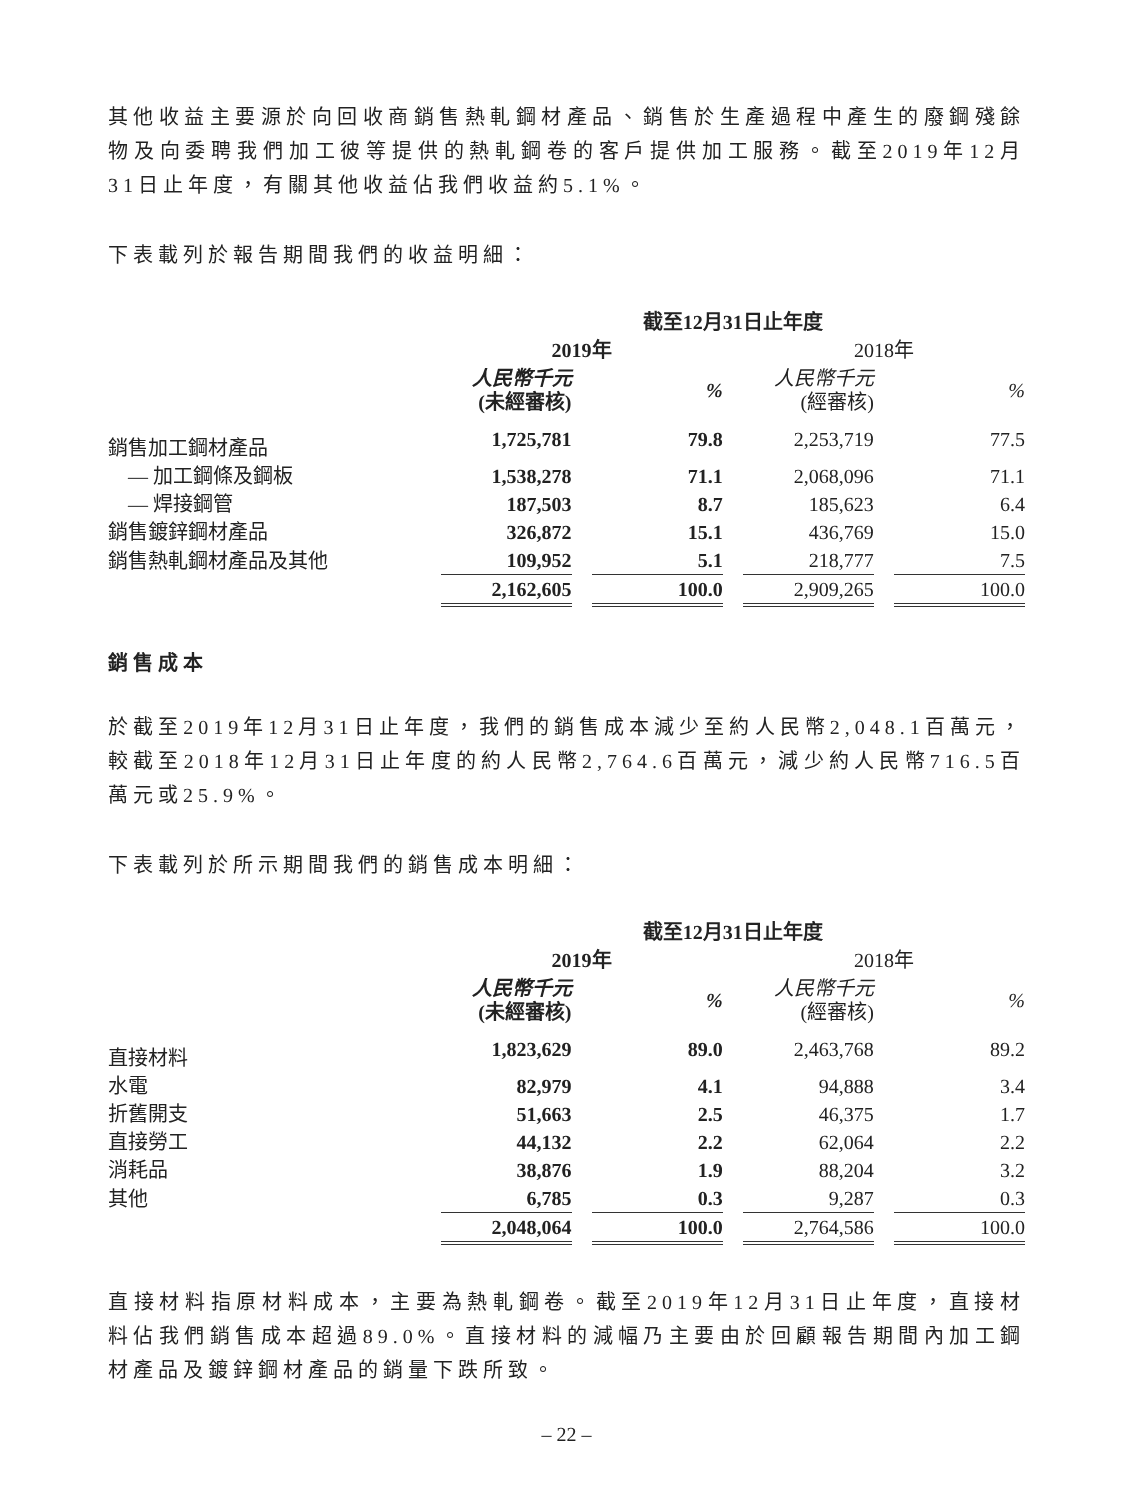其他收益主要源於向回收商銷售熱軋鋼材產品、銷售於生產過程中產生的廢鋼殘餘物及向委聘我們加工彼等提供的熱軋鋼卷的客戶提供加工服務。截至2019年12月31日止年度，有關其他收益佔我們收益約5.1%。
下表載列於報告期間我們的收益明細：
| | 截至12月31日止年度 | | | | | | |
| --- | --- | --- | --- | --- | --- | --- | --- |
| | 2019年 | | | | 2018年 | | |
| | 人民幣千元 (未經審核) | | % | | 人民幣千元 (經審核) | | % |
| 銷售加工鋼材產品 | 1,725,781 | | 79.8 | | 2,253,719 | | 77.5 |
| — 加工鋼條及鋼板 | 1,538,278 | | 71.1 | | 2,068,096 | | 71.1 |
| — 焊接鋼管 | 187,503 | | 8.7 | | 185,623 | | 6.4 |
| 銷售鍍鋅鋼材產品 | 326,872 | | 15.1 | | 436,769 | | 15.0 |
| 銷售熱軋鋼材產品及其他 | 109,952 | | 5.1 | | 218,777 | | 7.5 |
| | 2,162,605 | | 100.0 | | 2,909,265 | | 100.0 |
銷售成本
於截至2019年12月31日止年度，我們的銷售成本減少至約人民幣2,048.1百萬元，較截至2018年12月31日止年度的約人民幣2,764.6百萬元，減少約人民幣716.5百萬元或25.9%。
下表載列於所示期間我們的銷售成本明細：
| | 截至12月31日止年度 | | | | | | |
| --- | --- | --- | --- | --- | --- | --- | --- |
| | 2019年 | | | | 2018年 | | |
| | 人民幣千元 (未經審核) | | % | | 人民幣千元 (經審核) | | % |
| 直接材料 | 1,823,629 | | 89.0 | | 2,463,768 | | 89.2 |
| 水電 | 82,979 | | 4.1 | | 94,888 | | 3.4 |
| 折舊開支 | 51,663 | | 2.5 | | 46,375 | | 1.7 |
| 直接勞工 | 44,132 | | 2.2 | | 62,064 | | 2.2 |
| 消耗品 | 38,876 | | 1.9 | | 88,204 | | 3.2 |
| 其他 | 6,785 | | 0.3 | | 9,287 | | 0.3 |
| | 2,048,064 | | 100.0 | | 2,764,586 | | 100.0 |
直接材料指原材料成本，主要為熱軋鋼卷。截至2019年12月31日止年度，直接材料佔我們銷售成本超過89.0%。直接材料的減幅乃主要由於回顧報告期間內加工鋼材產品及鍍鋅鋼材產品的銷量下跌所致。
– 22 –